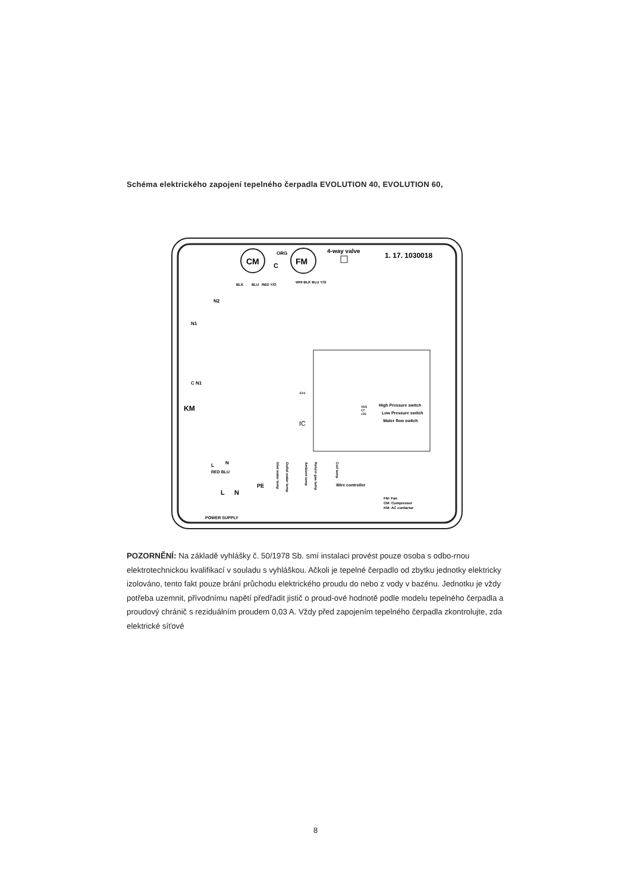Schéma elektrického zapojení tepelného čerpadla EVOLUTION 40, EVOLUTION 60,
CM
FM
ORG
C
4-way valve
1. 17. 1030018
BLK
BLU
RED Y/G
WHI BLK BLU Y/G
N2
N1
C N1
KM
High Pressure switch
Low Pressure switch
Water flow switch
VSS
CT
+5V
IC
EV1
Wire controller
L
N
RED BLU
PE
L
N
POWER SUPPLY
FM: Fan
CM: Compressor
KM: AC contactor
Inlet water temp
Outlet water temp
Ambient temp
Return gas temp
Coil temp
POZORNĚNÍ: Na základě vyhlášky č. 50/1978 Sb. smí instalaci provést pouze osoba s odbo-rnou elektrotechnickou kvalifikací v souladu s vyhláškou. Ačkoli je tepelné čerpadlo od zbytku jednotky elektricky izolováno, tento fakt pouze brání průchodu elektrického proudu do nebo z vody v bazénu. Jednotku je vždy potřeba uzemnit, přívodnímu napětí předřadit jistič o proud-ové hodnotě podle modelu tepelného čerpadla a proudový chránič s reziduálním proudem 0,03 A. Vždy před zapojením tepelného čerpadla zkontrolujte, zda elektrické síťové
8